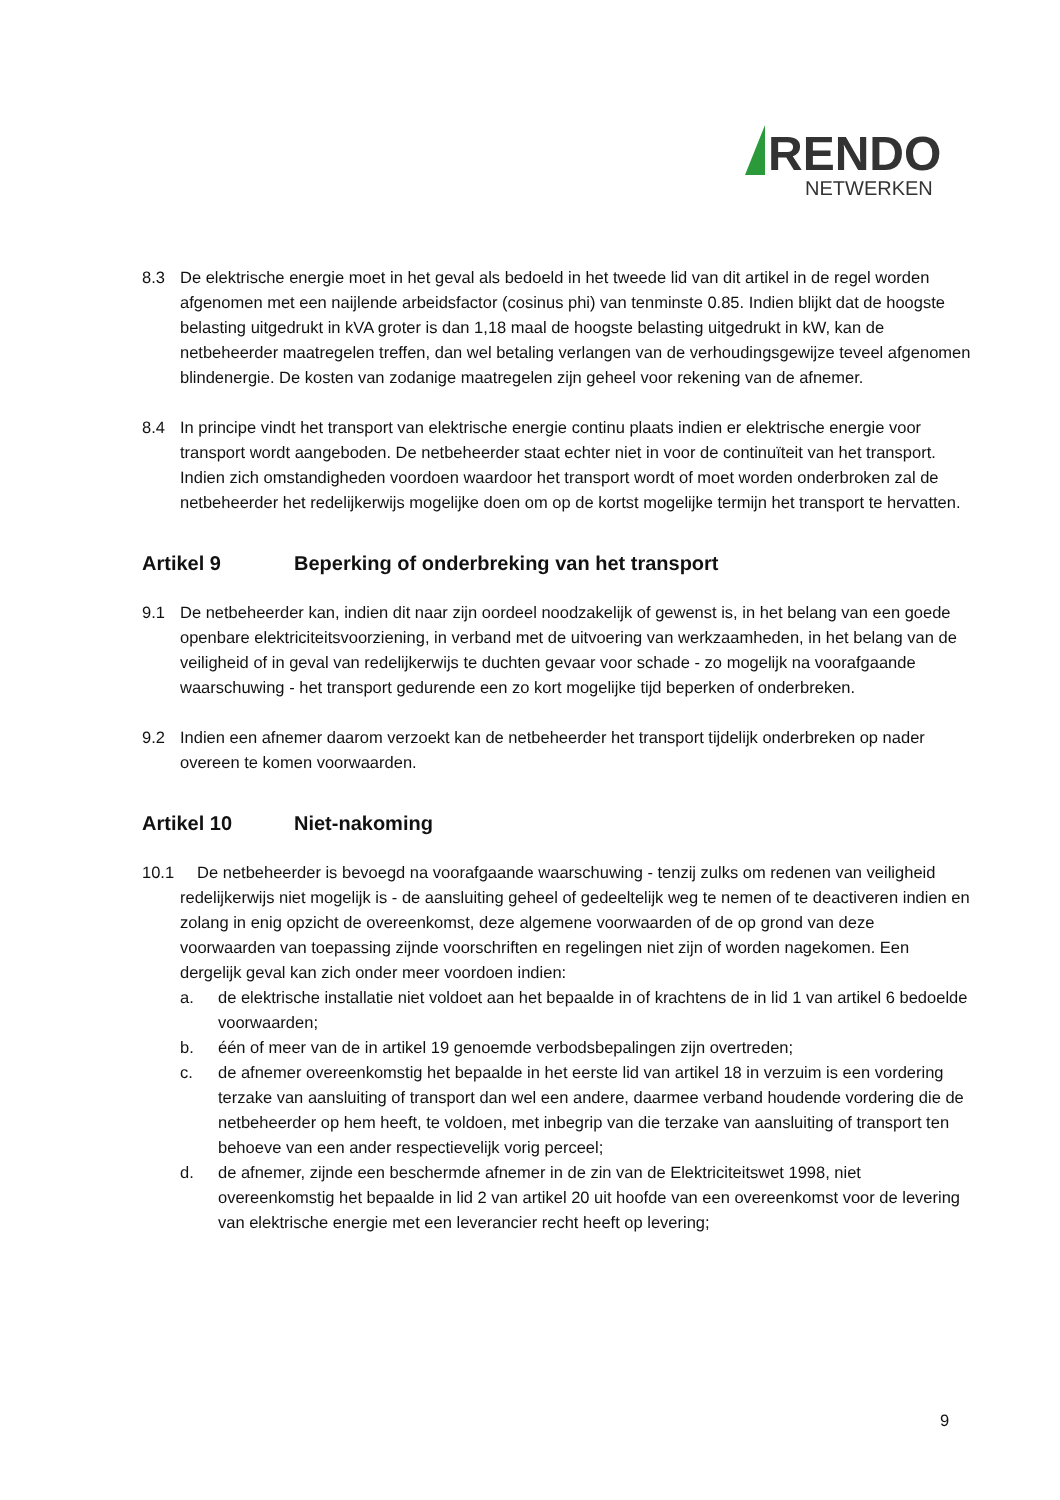RENDO
NETWERKEN
8.3 De elektrische energie moet in het geval als bedoeld in het tweede lid van dit artikel in de regel worden afgenomen met een naijlende arbeidsfactor (cosinus phi) van tenminste 0.85. Indien blijkt dat de hoogste belasting uitgedrukt in kVA groter is dan 1,18 maal de hoogste belasting uitgedrukt in kW, kan de netbeheerder maatregelen treffen, dan wel betaling verlangen van de verhoudingsgewijze teveel afgenomen blindenergie. De kosten van zodanige maatregelen zijn geheel voor rekening van de afnemer.
8.4 In principe vindt het transport van elektrische energie continu plaats indien er elektrische energie voor transport wordt aangeboden. De netbeheerder staat echter niet in voor de continuïteit van het transport. Indien zich omstandigheden voordoen waardoor het transport wordt of moet worden onderbroken zal de netbeheerder het redelijkerwijs mogelijke doen om op de kortst mogelijke termijn het transport te hervatten.
Artikel 9 Beperking of onderbreking van het transport
9.1 De netbeheerder kan, indien dit naar zijn oordeel noodzakelijk of gewenst is, in het belang van een goede openbare elektriciteitsvoorziening, in verband met de uitvoering van werkzaamheden, in het belang van de veiligheid of in geval van redelijkerwijs te duchten gevaar voor schade - zo mogelijk na voorafgaande waarschuwing - het transport gedurende een zo kort mogelijke tijd beperken of onderbreken.
9.2 Indien een afnemer daarom verzoekt kan de netbeheerder het transport tijdelijk onderbreken op nader overeen te komen voorwaarden.
Artikel 10 Niet-nakoming
10.1 De netbeheerder is bevoegd na voorafgaande waarschuwing - tenzij zulks om redenen van veiligheid redelijkerwijs niet mogelijk is - de aansluiting geheel of gedeeltelijk weg te nemen of te deactiveren indien en zolang in enig opzicht de overeenkomst, deze algemene voorwaarden of de op grond van deze voorwaarden van toepassing zijnde voorschriften en regelingen niet zijn of worden nagekomen. Een dergelijk geval kan zich onder meer voordoen indien:
a. de elektrische installatie niet voldoet aan het bepaalde in of krachtens de in lid 1 van artikel 6 bedoelde voorwaarden;
b. één of meer van de in artikel 19 genoemde verbodsbepalingen zijn overtreden;
c. de afnemer overeenkomstig het bepaalde in het eerste lid van artikel 18 in verzuim is een vordering terzake van aansluiting of transport dan wel een andere, daarmee verband houdende vordering die de netbeheerder op hem heeft, te voldoen, met inbegrip van die terzake van aansluiting of transport ten behoeve van een ander respectievelijk vorig perceel;
d. de afnemer, zijnde een beschermde afnemer in de zin van de Elektriciteitswet 1998, niet overeenkomstig het bepaalde in lid 2 van artikel 20 uit hoofde van een overeenkomst voor de levering van elektrische energie met een leverancier recht heeft op levering;
9